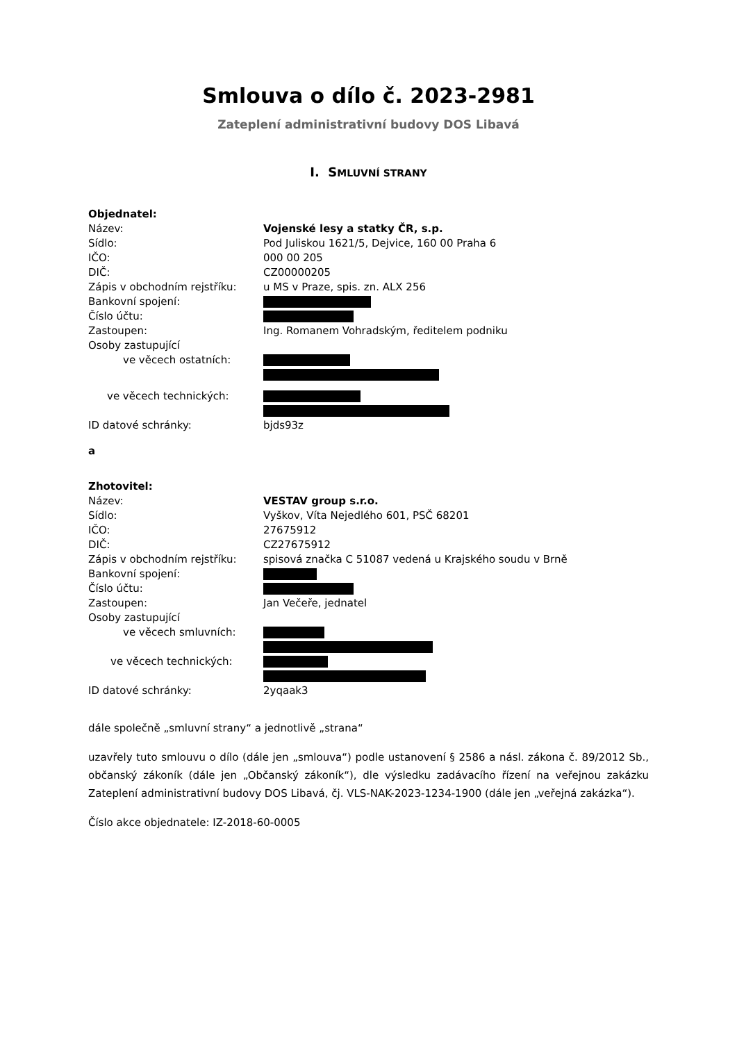Smlouva o dílo č. 2023-2981
Zateplení administrativní budovy DOS Libavá
I. SMLUVNÍ STRANY
Objednatel:
Název: Vojenské lesy a statky ČR, s.p.
Sídlo: Pod Juliskou 1621/5, Dejvice, 160 00 Praha 6
IČO: 000 00 205
DIČ: CZ00000205
Zápis v obchodním rejstříku: u MS v Praze, spis. zn. ALX 256
Bankovní spojení:
Číslo účtu:
Zastoupen: Ing. Romanem Vohradským, ředitelem podniku
Osoby zastupující
ve věcech ostatních:
ve věcech technických:
ID datové schránky: bjds93z
a
Zhotovitel:
Název: VESTAV group s.r.o.
Sídlo: Vyškov, Víta Nejedlého 601, PSČ 68201
IČO: 27675912
DIČ: CZ27675912
Zápis v obchodním rejstříku: spisová značka C 51087 vedená u Krajského soudu v Brně
Bankovní spojení:
Číslo účtu:
Zastoupen: Jan Večeře, jednatel
Osoby zastupující
ve věcech smluvních:
ve věcech technických:
ID datové schránky: 2yqaak3
dále společně „smluvní strany“ a jednotlivě „strana“
uzavřely tuto smlouvu o dílo (dále jen „smlouva“) podle ustanovení § 2586 a násl. zákona č. 89/2012 Sb., občanský zákoník (dále jen „Občanský zákoník“), dle výsledku zadávacího řízení na veřejnou zakázku Zateplení administrativní budovy DOS Libavá, čj. VLS-NAK-2023-1234-1900 (dále jen „veřejná zakázka“).
Číslo akce objednatele: IZ-2018-60-0005